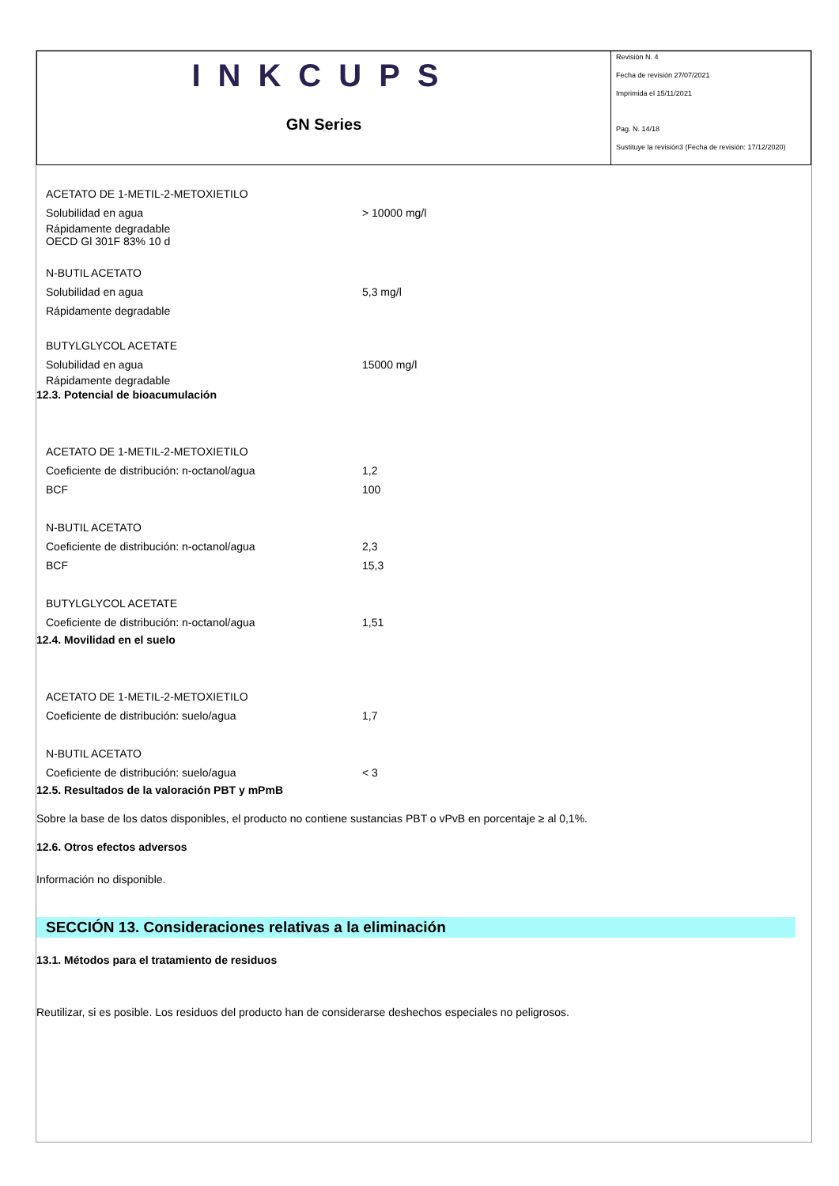INKCUPS
GN Series
Revisión N. 4
Fecha de revisión 27/07/2021
Imprimida el 15/11/2021
Pag. N. 14/18
Sustituye la revisión3 (Fecha de revisión: 17/12/2020)
ACETATO DE 1-METIL-2-METOXIETILO
Solubilidad en agua > 10000 mg/l
Rápidamente degradable
OECD Gl 301F 83% 10 d
N-BUTIL ACETATO
Solubilidad en agua 5,3 mg/l
Rápidamente degradable
BUTYLGLYCOL ACETATE
Solubilidad en agua 15000 mg/l
Rápidamente degradable
12.3. Potencial de bioacumulación
ACETATO DE 1-METIL-2-METOXIETILO
Coeficiente de distribución: n-octanol/agua 1,2
BCF 100
N-BUTIL ACETATO
Coeficiente de distribución: n-octanol/agua 2,3
BCF 15,3
BUTYLGLYCOL ACETATE
Coeficiente de distribución: n-octanol/agua 1,51
12.4. Movilidad en el suelo
ACETATO DE 1-METIL-2-METOXIETILO
Coeficiente de distribución: suelo/agua 1,7
N-BUTIL ACETATO
Coeficiente de distribución: suelo/agua < 3
12.5. Resultados de la valoración PBT y mPmB
Sobre la base de los datos disponibles, el producto no contiene sustancias PBT o vPvB en porcentaje ≥ al 0,1%.
12.6. Otros efectos adversos
Información no disponible.
SECCIÓN 13. Consideraciones relativas a la eliminación
13.1. Métodos para el tratamiento de residuos
Reutilizar, si es posible. Los residuos del producto han de considerarse deshechos especiales no peligrosos.